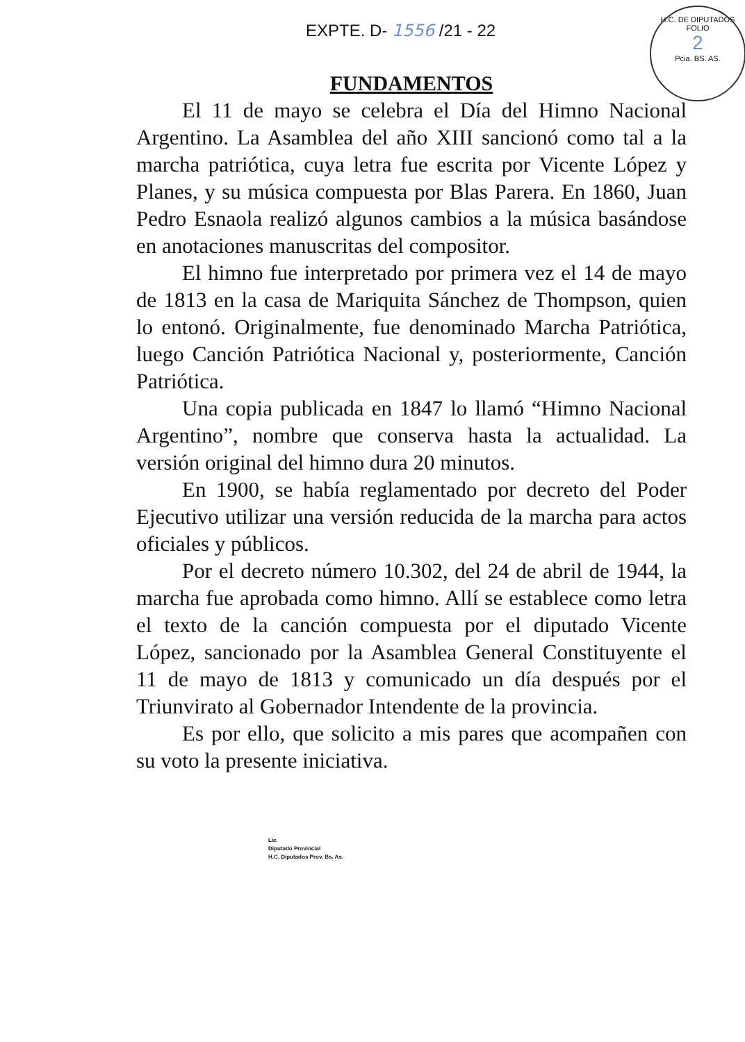EXPTE. D- 1556 /21 - 22
H.C. DE DIPUTADOS
FOLIO
2
Pcia. BS. AS.
FUNDAMENTOS
El 11 de mayo se celebra el Día del Himno Nacional Argentino. La Asamblea del año XIII sancionó como tal a la marcha patriótica, cuya letra fue escrita por Vicente López y Planes, y su música compuesta por Blas Parera. En 1860, Juan Pedro Esnaola realizó algunos cambios a la música basándose en anotaciones manuscritas del compositor.
El himno fue interpretado por primera vez el 14 de mayo de 1813 en la casa de Mariquita Sánchez de Thompson, quien lo entonó. Originalmente, fue denominado Marcha Patriótica, luego Canción Patriótica Nacional y, posteriormente, Canción Patriótica.
Una copia publicada en 1847 lo llamó “Himno Nacional Argentino”, nombre que conserva hasta la actualidad. La versión original del himno dura 20 minutos.
En 1900, se había reglamentado por decreto del Poder Ejecutivo utilizar una versión reducida de la marcha para actos oficiales y públicos.
Por el decreto número 10.302, del 24 de abril de 1944, la marcha fue aprobada como himno. Allí se establece como letra el texto de la canción compuesta por el diputado Vicente López, sancionado por la Asamblea General Constituyente el 11 de mayo de 1813 y comunicado un día después por el Triunvirato al Gobernador Intendente de la provincia.
Es por ello, que solicito a mis pares que acompañen con su voto la presente iniciativa.
Lic.
Diputado Provincial
H.C. Diputados Prov. Bs. As.